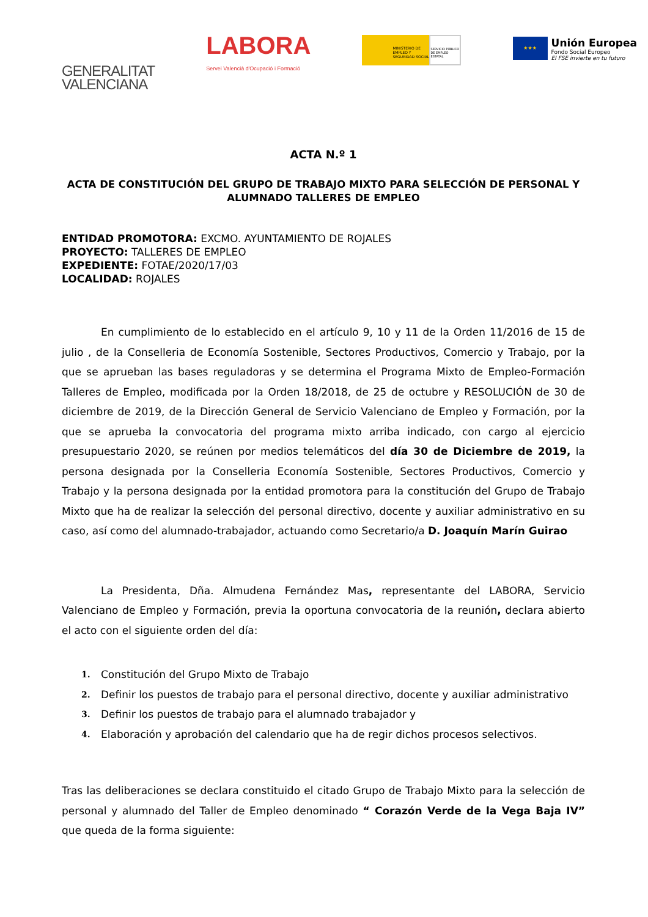GENERALITAT
VALENCIANA
LABORA
Servei Valencià d'Ocupació i Formació
MINISTERIO DE EMPLEO Y SEGURIDAD SOCIAL SERVICIO PÚBLICO DE EMPLEO ESTATAL
★★★
Unión Europea
Fondo Social Europeo
El FSE invierte en tu futuro
ACTA N.º 1
ACTA DE CONSTITUCIÓN DEL GRUPO DE TRABAJO MIXTO PARA SELECCIÓN DE PERSONAL Y ALUMNADO TALLERES DE EMPLEO
ENTIDAD PROMOTORA: EXCMO. AYUNTAMIENTO DE ROJALES
PROYECTO: TALLERES DE EMPLEO
EXPEDIENTE: FOTAE/2020/17/03
LOCALIDAD: ROJALES
En cumplimiento de lo establecido en el artículo 9, 10 y 11 de la Orden 11/2016 de 15 de julio , de la Conselleria de Economía Sostenible, Sectores Productivos, Comercio y Trabajo, por la que se aprueban las bases reguladoras y se determina el Programa Mixto de Empleo-Formación Talleres de Empleo, modificada por la Orden 18/2018, de 25 de octubre y RESOLUCIÓN de 30 de diciembre de 2019, de la Dirección General de Servicio Valenciano de Empleo y Formación, por la que se aprueba la convocatoria del programa mixto arriba indicado, con cargo al ejercicio presupuestario 2020, se reúnen por medios telemáticos del día 30 de Diciembre de 2019, la persona designada por la Conselleria Economía Sostenible, Sectores Productivos, Comercio y Trabajo y la persona designada por la entidad promotora para la constitución del Grupo de Trabajo Mixto que ha de realizar la selección del personal directivo, docente y auxiliar administrativo en su caso, así como del alumnado-trabajador, actuando como Secretario/a D. Joaquín Marín Guirao
La Presidenta, Dña. Almudena Fernández Mas, representante del LABORA, Servicio Valenciano de Empleo y Formación, previa la oportuna convocatoria de la reunión, declara abierto el acto con el siguiente orden del día:
1.
Constitución del Grupo Mixto de Trabajo
2.
Definir los puestos de trabajo para el personal directivo, docente y auxiliar administrativo
3.
Definir los puestos de trabajo para el alumnado trabajador y
4.
Elaboración y aprobación del calendario que ha de regir dichos procesos selectivos.
Tras las deliberaciones se declara constituido el citado Grupo de Trabajo Mixto para la selección de personal y alumnado del Taller de Empleo denominado “ Corazón Verde de la Vega Baja IV” que queda de la forma siguiente: